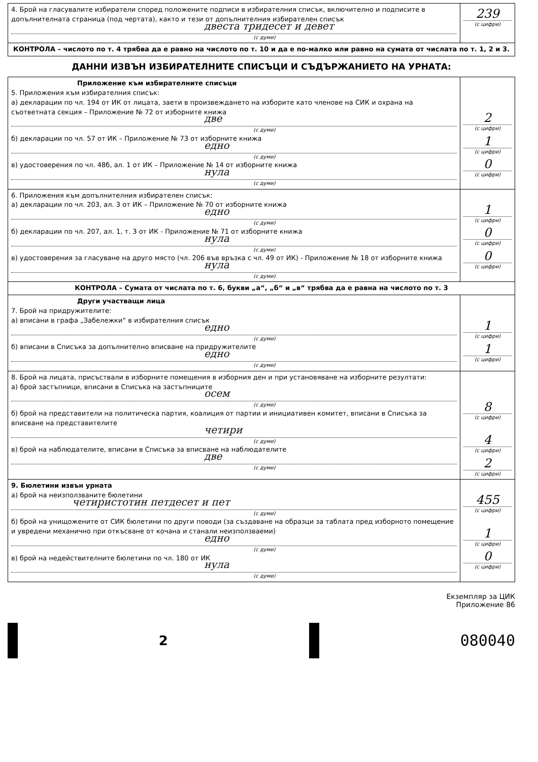| 4. Брой на гласувалите избиратели според положените подписи в избирателния списък, включително и подписите в допълнителната страница (под чертата), както и тези от допълнителния избирателен списък двеста тридесет и девет (с думи) | 239 (с цифри) |
| КОНТРОЛА – числото по т. 4 трябва да е равно на числото по т. 10 и да е по-малко или равно на сумата от числата по т. 1, 2 и 3. | |
ДАННИ ИЗВЪН ИЗБИРАТЕЛНИТЕ СПИСЪЦИ И СЪДЪРЖАНИЕТО НА УРНАТА:
| Приложение към избирателните списъци 5. Приложения към избирателния списък: а) декларации по чл. 194 от ИК от лицата, заети в произвеждането на изборите като членове на СИК и охрана на съответната секция – Приложение № 72 от изборните книжа две (с думи) б) декларации по чл. 57 от ИК – Приложение № 73 от изборните книжа едно (с думи) в) удостоверения по чл. 48б, ал. 1 от ИК – Приложение № 14 от изборните книжа нула (с думи) | 2 (с цифри) 1 (с цифри) 0 (с цифри) |
| 6. Приложения към допълнителния избирателен списък: а) декларации по чл. 203, ал. 3 от ИК – Приложение № 70 от изборните книжа едно (с думи) б) декларации по чл. 207, ал. 1, т. 3 от ИК - Приложение № 71 от изборните книжа нула (с думи) в) удостоверения за гласуване на друго място (чл. 206 във връзка с чл. 49 от ИК) - Приложение № 18 от изборните книжа нула (с думи) | 1 (с цифри) 0 (с цифри) 0 (с цифри) |
| КОНТРОЛА – Сумата от числата по т. 6, букви „а“, „б“ и „в“ трябва да е равна на числото по т. 3 | |
| Други участващи лица 7. Брой на придружителите: а) вписани в графа „Забележки“ в избирателния списък едно (с думи) б) вписани в Списъка за допълнително вписване на придружителите едно (с думи) | 1 (с цифри) 1 (с цифри) |
| 8. Брой на лицата, присъствали в изборните помещения в изборния ден и при установяване на изборните резултати: а) брой застъпници, вписани в Списъка на застъпниците осем (с думи) б) брой на представители на политическа партия, коалиция от партии и инициативен комитет, вписани в Списъка за вписване на представителите четири (с думи) в) брой на наблюдателите, вписани в Списъка за вписване на наблюдателите две (с думи) | 8 (с цифри) 4 (с цифри) 2 (с цифри) |
| 9. Бюлетини извън урната а) брой на неизползваните бюлетини четиристотин петдесет и пет (с думи) б) брой на унищожените от СИК бюлетини по други поводи (за създаване на образци за таблата пред изборното помещение и увредени механично при откъсване от кочана и станали неизползваеми) едно (с думи) в) брой на недействителните бюлетини по чл. 180 от ИК нула (с думи) | 455 (с цифри) 1 (с цифри) 0 (с цифри) |
Екземпляр за ЦИК
Приложение 86
2
080040